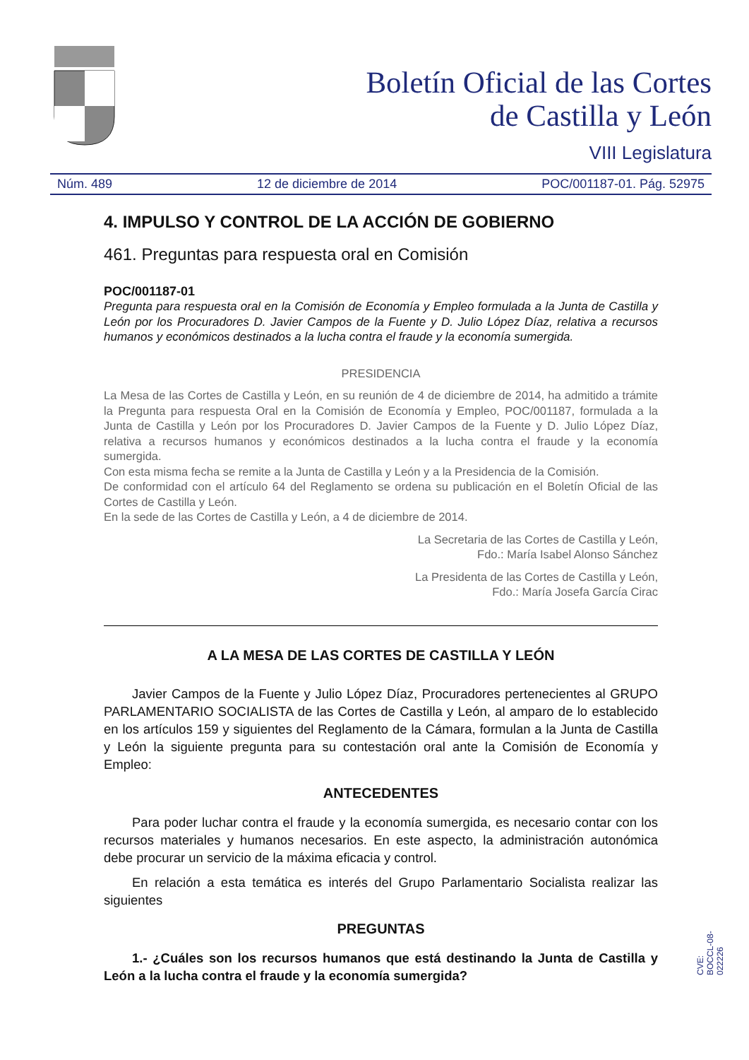Boletín Oficial de las Cortes
de Castilla y León
VIII Legislatura
Núm. 489 12 de diciembre de 2014 POC/001187-01. Pág. 52975
4. IMPULSO Y CONTROL DE LA ACCIÓN DE GOBIERNO
461. Preguntas para respuesta oral en Comisión
POC/001187-01
Pregunta para respuesta oral en la Comisión de Economía y Empleo formulada a la Junta de Castilla y León por los Procuradores D. Javier Campos de la Fuente y D. Julio López Díaz, relativa a recursos humanos y económicos destinados a la lucha contra el fraude y la economía sumergida.
PRESIDENCIA
La Mesa de las Cortes de Castilla y León, en su reunión de 4 de diciembre de 2014, ha admitido a trámite la Pregunta para respuesta Oral en la Comisión de Economía y Empleo, POC/001187, formulada a la Junta de Castilla y León por los Procuradores D. Javier Campos de la Fuente y D. Julio López Díaz, relativa a recursos humanos y económicos destinados a la lucha contra el fraude y la economía sumergida.
Con esta misma fecha se remite a la Junta de Castilla y León y a la Presidencia de la Comisión.
De conformidad con el artículo 64 del Reglamento se ordena su publicación en el Boletín Oficial de las Cortes de Castilla y León.
En la sede de las Cortes de Castilla y León, a 4 de diciembre de 2014.
La Secretaria de las Cortes de Castilla y León,
Fdo.: María Isabel Alonso Sánchez
La Presidenta de las Cortes de Castilla y León,
Fdo.: María Josefa García Cirac
A LA MESA DE LAS CORTES DE CASTILLA Y LEÓN
Javier Campos de la Fuente y Julio López Díaz, Procuradores pertenecientes al GRUPO PARLAMENTARIO SOCIALISTA de las Cortes de Castilla y León, al amparo de lo establecido en los artículos 159 y siguientes del Reglamento de la Cámara, formulan a la Junta de Castilla y León la siguiente pregunta para su contestación oral ante la Comisión de Economía y Empleo:
ANTECEDENTES
Para poder luchar contra el fraude y la economía sumergida, es necesario contar con los recursos materiales y humanos necesarios. En este aspecto, la administración autonómica debe procurar un servicio de la máxima eficacia y control.
En relación a esta temática es interés del Grupo Parlamentario Socialista realizar las siguientes
PREGUNTAS
1.- ¿Cuáles son los recursos humanos que está destinando la Junta de Castilla y León a la lucha contra el fraude y la economía sumergida?
CVE: BOCCL-08-022226